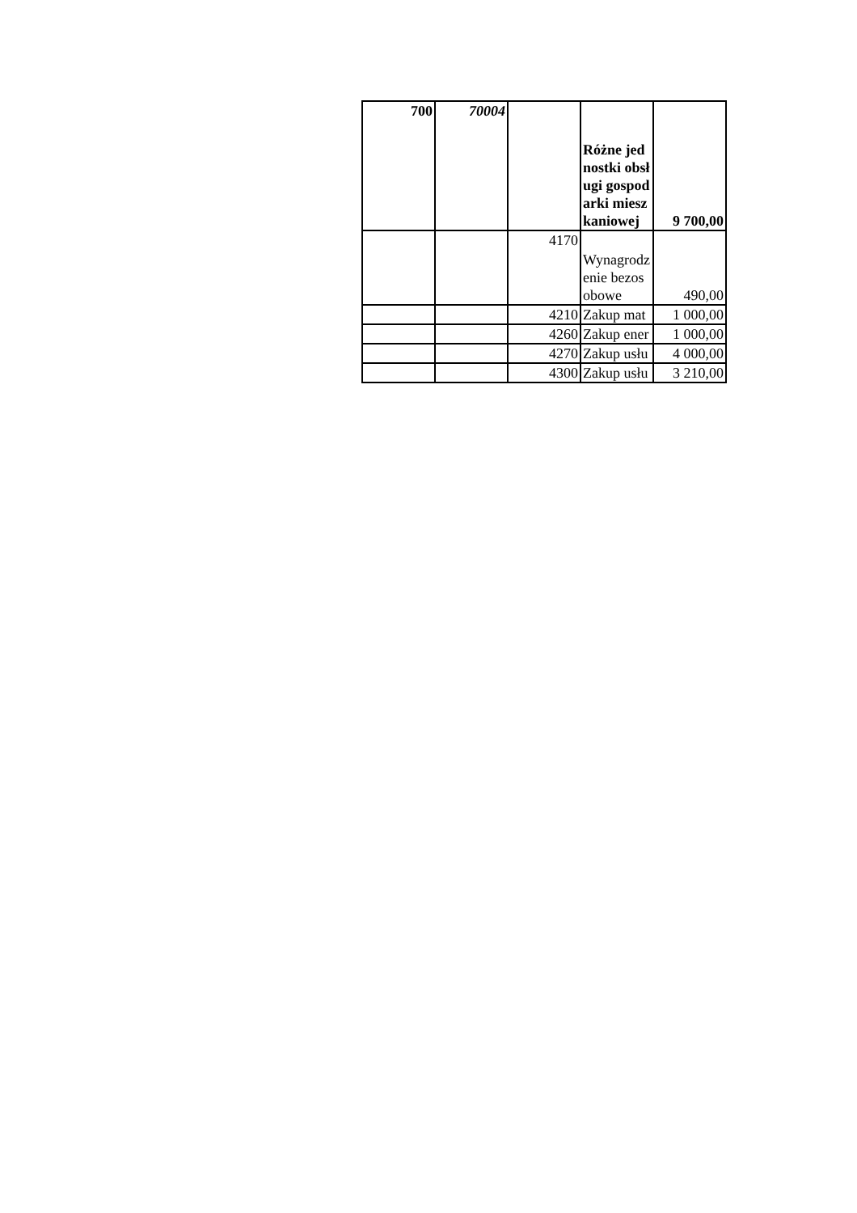| 700 | 70004 | | Różne jednostki obsługi gospodarki mieszkaniowej | 9 700,00 |
| | | 4170 | Wynagrodzenie bezosobowe | 490,00 |
| | | 4210 | Zakup mat | 1 000,00 |
| | | 4260 | Zakup ener | 1 000,00 |
| | | 4270 | Zakup usłu | 4 000,00 |
| | | 4300 | Zakup usłu | 3 210,00 |